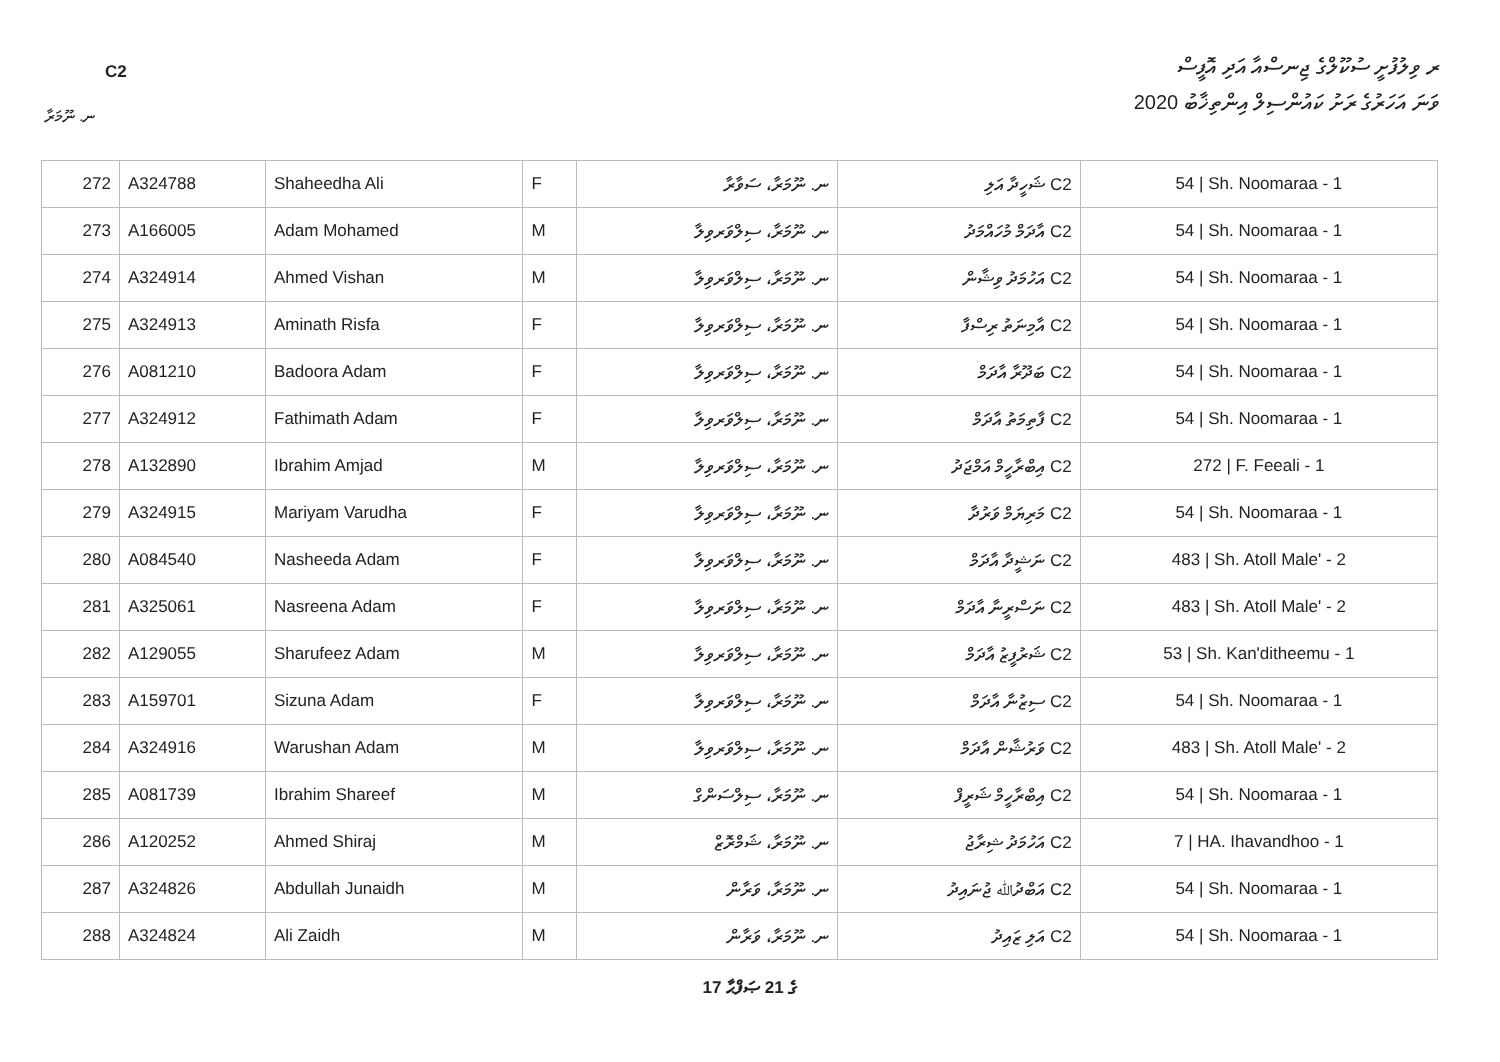ރ ވިލުފުށީ ސުކޫލްގެ ޖިނސްއާ އަދި އޮފީސް
C2
2020 ވަނަ އަހަރުގެ ރަށު ކައުންސިލް އިންތިޚާބު
ނ. ނޫމަރާ
| 272 | A324788 | Shaheedha Ali | F | ނ. ނޫމަރާ، ސަވާރާ | ޝަހީދާ އަލި C2 | 54 / Sh. Noomaraa - 1 |
| 273 | A166005 | Adam Mohamed | M | ނ. ނޫމަރާ، ސިލްވަރވިލާ | އާދަމް މުހައްމަދު C2 | 54 / Sh. Noomaraa - 1 |
| 274 | A324914 | Ahmed Vishan | M | ނ. ނޫމަރާ، ސިލްވަރވިލާ | އަހުމަދު ވިޝާން C2 | 54 / Sh. Noomaraa - 1 |
| 275 | A324913 | Aminath Risfa | F | ނ. ނޫމަރާ، ސިލްވަރވިލާ | އާމިނަތު ރިސްފާ C2 | 54 / Sh. Noomaraa - 1 |
| 276 | A081210 | Badoora Adam | F | ނ. ނޫމަރާ، ސިލްވަރވިލާ | ބަދޫރާ އާދަމް C2 | 54 / Sh. Noomaraa - 1 |
| 277 | A324912 | Fathimath Adam | F | ނ. ނޫމަރާ، ސިލްވަރވިލާ | ފާތިމަތު އާދަމް C2 | 54 / Sh. Noomaraa - 1 |
| 278 | A132890 | Ibrahim Amjad | M | ނ. ނޫމަރާ، ސިލްވަރވިލާ | އިބްރާހީމް އަމްޖަދު C2 | 272 / F. Feeali - 1 |
| 279 | A324915 | Mariyam Varudha | F | ނ. ނޫމަރާ، ސިލްވަރވިލާ | މަރިޔަމް ވަރުދާ C2 | 54 / Sh. Noomaraa - 1 |
| 280 | A084540 | Nasheeda Adam | F | ނ. ނޫމަރާ، ސިލްވަރވިލާ | ނަޝީދާ އާދަމް C2 | 483 / Sh. Atoll Male' - 2 |
| 281 | A325061 | Nasreena Adam | F | ނ. ނޫމަރާ، ސިލްވަރވިލާ | ނަސްރީނާ އާދަމް C2 | 483 / Sh. Atoll Male' - 2 |
| 282 | A129055 | Sharufeez Adam | M | ނ. ނޫމަރާ، ސިލްވަރވިލާ | ޝަރުފީޒު އާދަމް C2 | 53 / Sh. Kan'ditheemu - 1 |
| 283 | A159701 | Sizuna Adam | F | ނ. ނޫމަރާ، ސިލްވަރވިލާ | ސިޒުނާ އާދަމް C2 | 54 / Sh. Noomaraa - 1 |
| 284 | A324916 | Warushan Adam | M | ނ. ނޫމަރާ، ސިލްވަރވިލާ | ވަރުޝާން އާދަމް C2 | 483 / Sh. Atoll Male' - 2 |
| 285 | A081739 | Ibrahim Shareef | M | ނ. ނޫމަރާ، ސިލްސަންގް | އިބްރާހީމް ޝަރީފް C2 | 54 / Sh. Noomaraa - 1 |
| 286 | A120252 | Ahmed Shiraj | M | ނ. ނޫމަރާ، ޝަމްރޮޒް | އަހުމަދު ޝިރާޖު C2 | 7 / HA. Ihavandhoo - 1 |
| 287 | A324826 | Abdullah Junaidh | M | ނ. ނޫމަރާ، ވަރާން | އަބްދުﷲ ޖުނައިދު C2 | 54 / Sh. Noomaraa - 1 |
| 288 | A324824 | Ali Zaidh | M | ނ. ނޫމަރާ، ވަރާން | އަލި ޒައިދު C2 | 54 / Sh. Noomaraa - 1 |
17 ގެ 21 ޞަފްޙާ